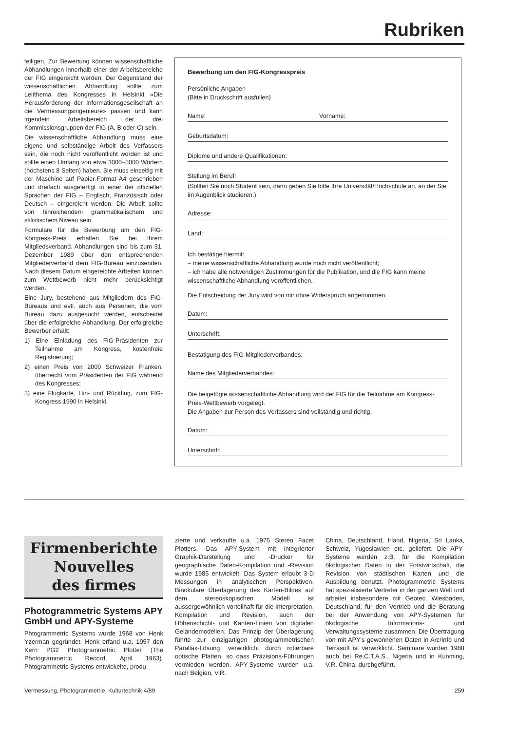Rubriken
teiligen. Zur Bewertung können wissenschaftliche Abhandlungen innerhalb einer der Arbeitsbereiche der FIG eingereicht werden. Der Gegenstand der wissenschaftlichen Abhandlung sollte zum Leitthema des Kongresses in Helsinki «Die Herausforderung der Informationsgesellschaft an die Vermessungsingenieure» passen und kann irgendein Arbeitsbereich der drei Kommissionsgruppen der FIG (A, B oder C) sein.
Die wissenschaftliche Abhandlung muss eine eigene und selbständige Arbeit des Verfassers sein, die noch nicht veröffentlicht worden ist und sollte einen Umfang von etwa 3000–5000 Wörtern (höchstens 8 Seiten) haben. Sie muss einseitig mit der Maschine auf Papier-Format A4 geschrieben und dreifach ausgefertigt in einer der offiziellen Sprachen der FIG – Englisch, Französisch oder Deutsch – eingereicht werden. Die Arbeit sollte von hinreichendem grammatikalischem und stilistischem Niveau sein.
Formulare für die Bewerbung um den FIG-Kongress-Preis erhalten Sie bei Ihrem Mitgliedsverband. Abhandlungen sind bis zum 31. Dezember 1989 über den entsprechenden Mitgliederverband dem FIG-Bureau einzusenden. Nach diesem Datum eingereichte Arbeiten können zum Wettbewerb nicht mehr berücksichtigt werden.
Eine Jury, bestehend aus Mitgliedern des FIG-Bureaus und evtl. auch aus Personen, die vom Bureau dazu ausgesucht werden, entscheidet über die erfolgreiche Abhandlung. Der erfolgreiche Bewerber erhält:
1) Eine Einladung des FIG-Präsidenten zur Teilnahme am Kongress, kostenfreie Registrierung;
2) einen Preis von 2000 Schweizer Franken, überreicht vom Präsidenten der FIG während des Kongresses;
3) eine Flugkarte, Hin- und Rückflug, zum FIG-Kongress 1990 in Helsinki.
Bewerbung um den FIG-Kongresspreis
Persönliche Angaben
(Bitte in Druckschrift ausfüllen)
Name: Vorname:
Geburtsdatum:
Diplome und andere Qualifikationen:
Stellung im Beruf:
(Sollten Sie noch Student sein, dann geben Sie bitte Ihre Universität/Hochschule an, an der Sie im Augenblick studieren.)
Adresse:
Land:
Ich bestätige hiermit:
– meine wissenschaftliche Abhandlung wurde noch nicht veröffentlicht;
– ich habe alle notwendigen Zustimmungen für die Publikation, und die FIG kann meine wissenschaftliche Abhandlung veröffentlichen.
Die Entscheidung der Jury wird von mir ohne Widerspruch angenommen.
Datum:
Unterschrift:
Bestätigung des FIG-Mitgliederverbandes:
Name des Mitgliederverbandes:
Die beigefügte wissenschaftliche Abhandlung wird der FIG für die Teilnahme am Kongress-Preis-Wettbewerb vorgelegt.
Die Angaben zur Person des Verfassers sind vollständig und richtig.
Datum:
Unterschrift:
Firmenberichte
Nouvelles
des firmes
Photogrammetric Systems APY GmbH und APY-Systeme
Phtogrammetric Systems wurde 1968 von Henk Yzerman gegründet. Henk erfand u.a. 1957 den Kern PG2 Photogrammetric Plotter (The Photogrammetric Record, April 1963). Phtogrammetric Systems entwickelte, produ-
zierte und verkaufte u.a. 1975 Stereo Facet Plotters. Das APY-System mit integrierter Graphik-Darstellung und -Drucker für geographische Daten-Kompilation und -Revision wurde 1985 entwickelt. Das System erlaubt 3-D Messungen in analytischen Perspektiven. Binokulare Überlagerung des Karten-Bildes auf dem stereoskopischen Modell ist aussergewöhnlich vorteilhaft für die Interpretation, Kompilation und Revision, auch der Höhenschicht- und Kanten-Linien von digitalen Geländemodellen. Das Prinzip der Überlagerung führte zur einzigartigen photogrammetrischen Parallax-Lösung, verwirklicht durch rotierbare optische Platten, so dass Präzisions-Führungen vermieden werden. APY-Systeme wurden u.a. nach Belgien, V.R.
China, Deutschland, Irland, Nigeria, Sri Lanka, Schweiz, Yugoslawien etc. geliefert. Die APY-Systeme werden z.B. für die Kompilation ökologischer Daten in der Forstwirtschaft, die Revision von städtischen Karten und die Ausbildung benutzt. Photogrammetric Systems hat spezialisierte Vertreter in der ganzen Welt und arbeitet insbesondere mit Geotec, Wiesbaden, Deutschland, für den Vertrieb und die Beratung bei der Anwendung von APY-Systemen für ökologische Informations- und Verwaltungssysteme zusammen. Die Übertragung von mit APY's gewonnenen Daten in Arc/Info und Terrasoft ist verwirklicht. Seminare wurden 1988 auch bei Re.C.T.A.S., Nigeria und in Kunming, V.R. China, durchgeführt.
Vermessung, Photogrammetrie, Kulturtechnik 4/89 259